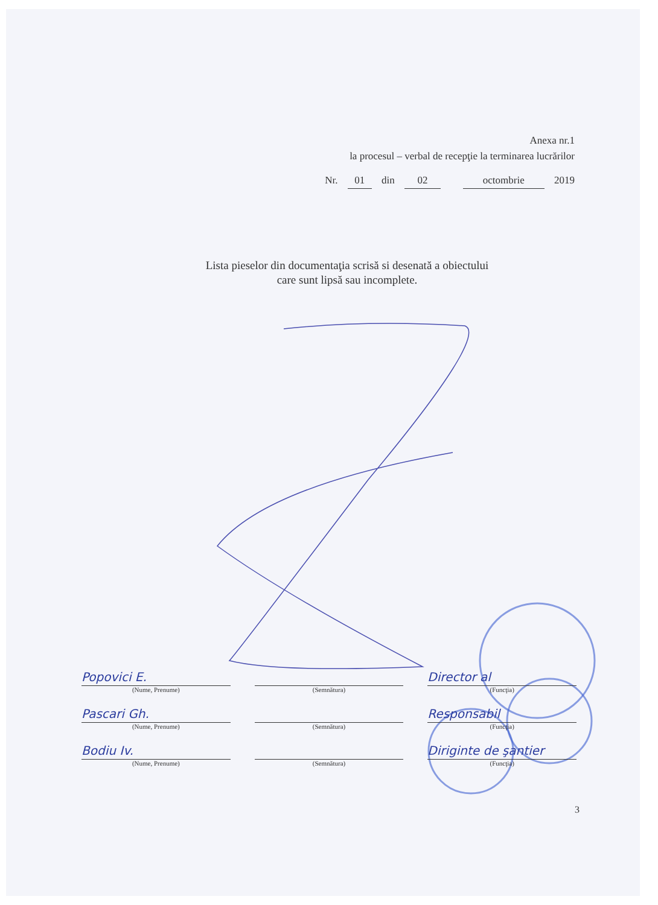Anexa nr.1
la procesul – verbal de recepţie la terminarea lucrărilor
Nr. 01 din 02 octombrie 2019
Lista pieselor din documentaţia scrisă si desenată a obiectului
care sunt lipsă sau incomplete.
Popovici E.
(Nume, Prenume)
(Semnătura)
Director al
(Funcţia)
Pascari Gh.
(Nume, Prenume)
(Semnătura)
Responsabil
(Funcţia)
Bodiu Iv.
(Nume, Prenume)
(Semnătura)
Diriginte de şantier
(Funcţia)
3